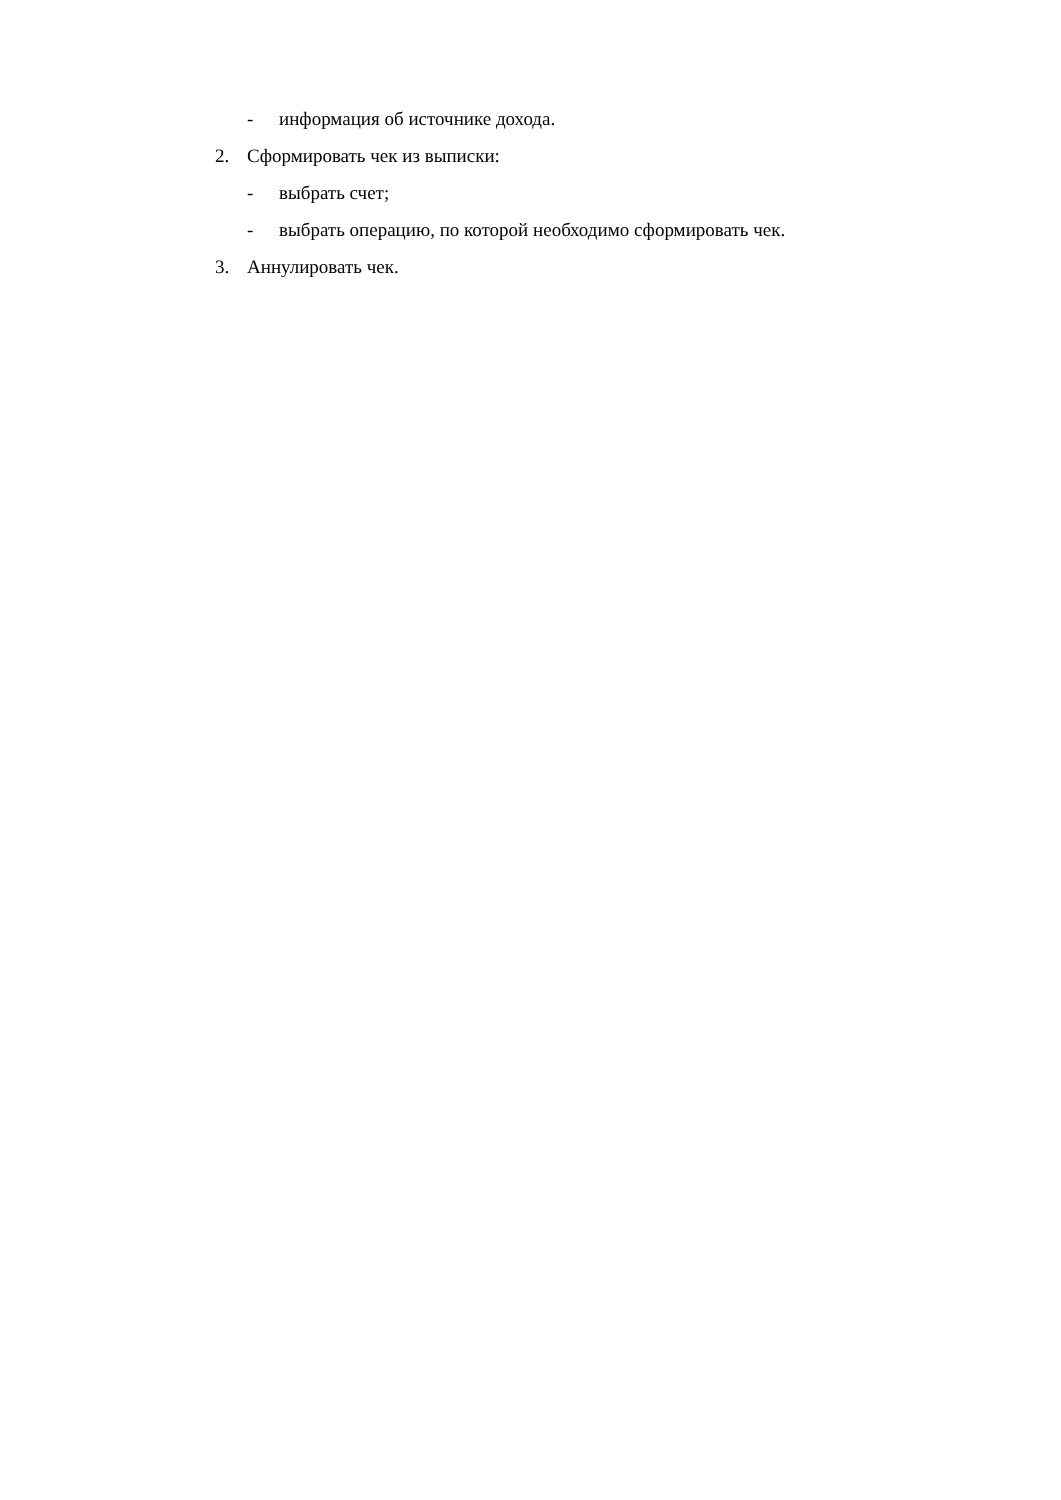- информация об источнике дохода.
2. Сформировать чек из выписки:
- выбрать счет;
- выбрать операцию, по которой необходимо сформировать чек.
3. Аннулировать чек.